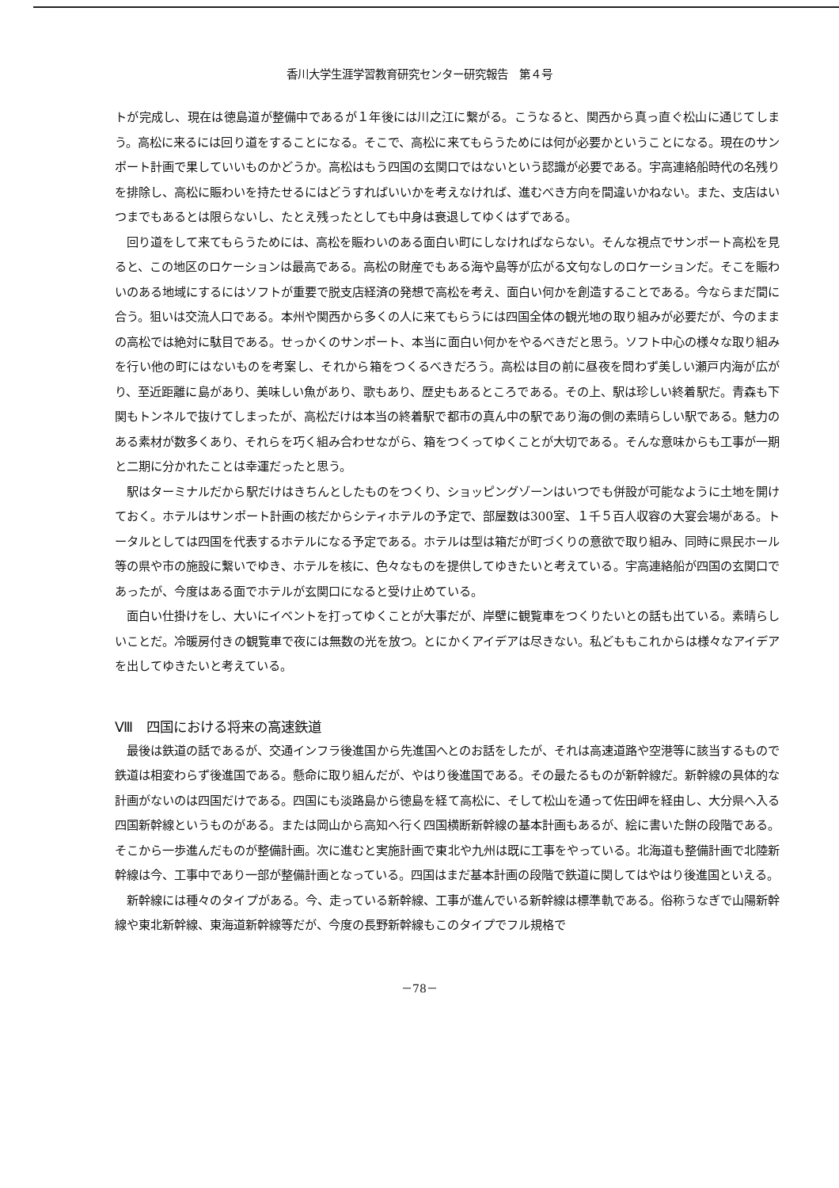香川大学生涯学習教育研究センター研究報告　第４号
トが完成し、現在は徳島道が整備中であるが１年後には川之江に繋がる。こうなると、関西から真っ直ぐ松山に通じてしまう。高松に来るには回り道をすることになる。そこで、高松に来てもらうためには何が必要かということになる。現在のサンポート計画で果していいものかどうか。高松はもう四国の玄関口ではないという認識が必要である。宇高連絡船時代の名残りを排除し、高松に賑わいを持たせるにはどうすればいいかを考えなければ、進むべき方向を間違いかねない。また、支店はいつまでもあるとは限らないし、たとえ残ったとしても中身は衰退してゆくはずである。
回り道をして来てもらうためには、高松を賑わいのある面白い町にしなければならない。そんな視点でサンポート高松を見ると、この地区のロケーションは最高である。高松の財産でもある海や島等が広がる文句なしのロケーションだ。そこを賑わいのある地域にするにはソフトが重要で脱支店経済の発想で高松を考え、面白い何かを創造することである。今ならまだ間に合う。狙いは交流人口である。本州や関西から多くの人に来てもらうには四国全体の観光地の取り組みが必要だが、今のままの高松では絶対に駄目である。せっかくのサンポート、本当に面白い何かをやるべきだと思う。ソフト中心の様々な取り組みを行い他の町にはないものを考案し、それから箱をつくるべきだろう。高松は目の前に昼夜を問わず美しい瀬戸内海が広がり、至近距離に島があり、美味しい魚があり、歌もあり、歴史もあるところである。その上、駅は珍しい終着駅だ。青森も下関もトンネルで抜けてしまったが、高松だけは本当の終着駅で都市の真ん中の駅であり海の側の素晴らしい駅である。魅力のある素材が数多くあり、それらを巧く組み合わせながら、箱をつくってゆくことが大切である。そんな意味からも工事が一期と二期に分かれたことは幸運だったと思う。
駅はターミナルだから駅だけはきちんとしたものをつくり、ショッピングゾーンはいつでも併設が可能なように土地を開けておく。ホテルはサンポート計画の核だからシティホテルの予定で、部屋数は300室、１千５百人収容の大宴会場がある。トータルとしては四国を代表するホテルになる予定である。ホテルは型は箱だが町づくりの意欲で取り組み、同時に県民ホール等の県や市の施設に繋いでゆき、ホテルを核に、色々なものを提供してゆきたいと考えている。宇高連絡船が四国の玄関口であったが、今度はある面でホテルが玄関口になると受け止めている。
面白い仕掛けをし、大いにイベントを打ってゆくことが大事だが、岸壁に観覧車をつくりたいとの話も出ている。素晴らしいことだ。冷暖房付きの観覧車で夜には無数の光を放つ。とにかくアイデアは尽きない。私どももこれからは様々なアイデアを出してゆきたいと考えている。
Ⅷ　四国における将来の高速鉄道
最後は鉄道の話であるが、交通インフラ後進国から先進国へとのお話をしたが、それは高速道路や空港等に該当するもので鉄道は相変わらず後進国である。懸命に取り組んだが、やはり後進国である。その最たるものが新幹線だ。新幹線の具体的な計画がないのは四国だけである。四国にも淡路島から徳島を経て高松に、そして松山を通って佐田岬を経由し、大分県へ入る四国新幹線というものがある。または岡山から高知へ行く四国横断新幹線の基本計画もあるが、絵に書いた餅の段階である。そこから一歩進んだものが整備計画。次に進むと実施計画で東北や九州は既に工事をやっている。北海道も整備計画で北陸新幹線は今、工事中であり一部が整備計画となっている。四国はまだ基本計画の段階で鉄道に関してはやはり後進国といえる。
新幹線には種々のタイプがある。今、走っている新幹線、工事が進んでいる新幹線は標準軌である。俗称うなぎで山陽新幹線や東北新幹線、東海道新幹線等だが、今度の長野新幹線もこのタイプでフル規格で
－78－